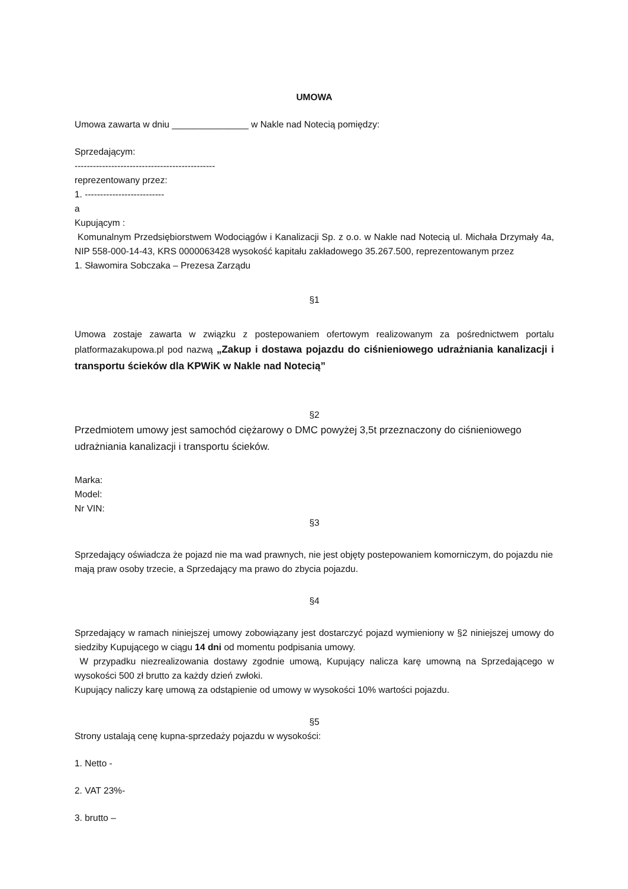UMOWA
Umowa zawarta w dniu _______________ w Nakle nad Notecią pomiędzy:
Sprzedającym:
----------------------------------------------
reprezentowany przez:
1. --------------------------
a
Kupującym :
Komunalnym Przedsiębiorstwem Wodociągów i Kanalizacji Sp. z o.o. w Nakle nad Notecią ul. Michała Drzymały 4a, NIP 558-000-14-43, KRS 0000063428 wysokość kapitału zakładowego 35.267.500, reprezentowanym przez
1. Sławomira Sobczaka – Prezesa Zarządu
§1
Umowa zostaje zawarta w związku z postepowaniem ofertowym realizowanym za pośrednictwem portalu platformazakupowa.pl pod nazwą „Zakup i dostawa pojazdu do ciśnieniowego udrażniania kanalizacji i transportu ścieków dla KPWiK w Nakle nad Notecią”
§2
Przedmiotem umowy jest samochód ciężarowy o DMC powyżej 3,5t przeznaczony do ciśnieniowego udrażniania kanalizacji i transportu ścieków.
Marka:
Model:
Nr VIN:
§3
Sprzedający oświadcza że pojazd nie ma wad prawnych, nie jest objęty postepowaniem komorniczym, do pojazdu nie mają praw osoby trzecie, a Sprzedający ma prawo do zbycia pojazdu.
§4
Sprzedający w ramach niniejszej umowy zobowiązany jest dostarczyć pojazd wymieniony w §2 niniejszej umowy do siedziby Kupującego w ciągu 14 dni od momentu podpisania umowy.
W przypadku niezrealizowania dostawy zgodnie umową, Kupujący nalicza karę umowną na Sprzedającego w wysokości 500 zł brutto za każdy dzień zwłoki.
Kupujący naliczy karę umową za odstąpienie od umowy w wysokości 10% wartości pojazdu.
§5
Strony ustalają cenę kupna-sprzedaży pojazdu w wysokości:
1. Netto -
2. VAT 23%-
3. brutto –